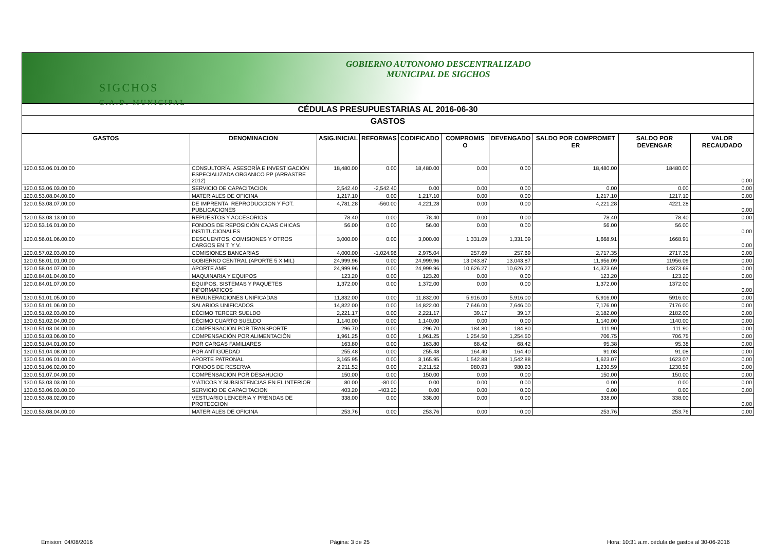SIGCHOS
G.A.D. MUNICIPAL
GOBIERNO AUTONOMO DESCENTRALIZADO
MUNICIPAL DE SIGCHOS
CÉDULAS PRESUPUESTARIAS AL 2016-06-30
GASTOS
| GASTOS | DENOMINACION | ASIG.INICIAL | REFORMAS | CODIFICADO | COMPROMIS O | DEVENGADO | SALDO POR COMPROMET ER | SALDO POR DEVENGAR | VALOR RECAUDADO |
| --- | --- | --- | --- | --- | --- | --- | --- | --- | --- |
| 120.0.53.06.01.00.00 | CONSULTORÍA, ASESORÍA E INVESTIGACIÓN ESPECIALIZADA ORGANICO PP (ARRASTRE 2012) | 18,480.00 | 0.00 | 18,480.00 | 0.00 | 0.00 | 18,480.00 | 18480.00 | 0.00 |
| 120.0.53.06.03.00.00 | SERVICIO DE CAPACITACION | 2,542.40 | -2,542.40 | 0.00 | 0.00 | 0.00 | 0.00 | 0.00 | 0.00 |
| 120.0.53.08.04.00.00 | MATERIALES DE OFICINA | 1,217.10 | 0.00 | 1,217.10 | 0.00 | 0.00 | 1,217.10 | 1217.10 | 0.00 |
| 120.0.53.08.07.00.00 | DE IMPRENTA, REPRODUCCION Y FOT. PUBLICACIONES | 4,781.28 | -560.00 | 4,221.28 | 0.00 | 0.00 | 4,221.28 | 4221.28 | 0.00 |
| 120.0.53.08.13.00.00 | REPUESTOS Y ACCESORIOS | 78.40 | 0.00 | 78.40 | 0.00 | 0.00 | 78.40 | 78.40 | 0.00 |
| 120.0.53.16.01.00.00 | FONDOS DE REPOSICIÓN CAJAS CHICAS INSTITUCIONALES | 56.00 | 0.00 | 56.00 | 0.00 | 0.00 | 56.00 | 56.00 | 0.00 |
| 120.0.56.01.06.00.00 | DESCUENTOS, COMISIONES Y OTROS CARGOS EN T. Y V. | 3,000.00 | 0.00 | 3,000.00 | 1,331.09 | 1,331.09 | 1,668.91 | 1668.91 | 0.00 |
| 120.0.57.02.03.00.00 | COMISIONES BANCARIAS | 4,000.00 | -1,024.96 | 2,975.04 | 257.69 | 257.69 | 2,717.35 | 2717.35 | 0.00 |
| 120.0.58.01.01.00.00 | GOBIERNO CENTRAL (APORTE 5 X MIL) | 24,999.96 | 0.00 | 24,999.96 | 13,043.87 | 13,043.87 | 11,956.09 | 11956.09 | 0.00 |
| 120.0.58.04.07.00.00 | APORTE AME | 24,999.96 | 0.00 | 24,999.96 | 10,626.27 | 10,626.27 | 14,373.69 | 14373.69 | 0.00 |
| 120.0.84.01.04.00.00 | MAQUINARIA Y EQUIPOS | 123.20 | 0.00 | 123.20 | 0.00 | 0.00 | 123.20 | 123.20 | 0.00 |
| 120.0.84.01.07.00.00 | EQUIPOS, SISTEMAS Y PAQUETES INFORMATICOS | 1,372.00 | 0.00 | 1,372.00 | 0.00 | 0.00 | 1,372.00 | 1372.00 | 0.00 |
| 130.0.51.01.05.00.00 | REMUNERACIONES UNIFICADAS | 11,832.00 | 0.00 | 11,832.00 | 5,916.00 | 5,916.00 | 5,916.00 | 5916.00 | 0.00 |
| 130.0.51.01.06.00.00 | SALARIOS UNIFICADOS | 14,822.00 | 0.00 | 14,822.00 | 7,646.00 | 7,646.00 | 7,176.00 | 7176.00 | 0.00 |
| 130.0.51.02.03.00.00 | DÉCIMO TERCER SUELDO | 2,221.17 | 0.00 | 2,221.17 | 39.17 | 39.17 | 2,182.00 | 2182.00 | 0.00 |
| 130.0.51.02.04.00.00 | DÉCIMO CUARTO SUELDO | 1,140.00 | 0.00 | 1,140.00 | 0.00 | 0.00 | 1,140.00 | 1140.00 | 0.00 |
| 130.0.51.03.04.00.00 | COMPENSACIÓN POR TRANSPORTE | 296.70 | 0.00 | 296.70 | 184.80 | 184.80 | 111.90 | 111.90 | 0.00 |
| 130.0.51.03.06.00.00 | COMPENSACIÓN POR ALIMENTACIÓN | 1,961.25 | 0.00 | 1,961.25 | 1,254.50 | 1,254.50 | 706.75 | 706.75 | 0.00 |
| 130.0.51.04.01.00.00 | POR CARGAS FAMILIARES | 163.80 | 0.00 | 163.80 | 68.42 | 68.42 | 95.38 | 95.38 | 0.00 |
| 130.0.51.04.08.00.00 | POR ANTIGÜEDAD | 255.48 | 0.00 | 255.48 | 164.40 | 164.40 | 91.08 | 91.08 | 0.00 |
| 130.0.51.06.01.00.00 | APORTE PATRONAL | 3,165.95 | 0.00 | 3,165.95 | 1,542.88 | 1,542.88 | 1,623.07 | 1623.07 | 0.00 |
| 130.0.51.06.02.00.00 | FONDOS DE RESERVA | 2,211.52 | 0.00 | 2,211.52 | 980.93 | 980.93 | 1,230.59 | 1230.59 | 0.00 |
| 130.0.51.07.04.00.00 | COMPENSACIÓN POR DESAHUCIO | 150.00 | 0.00 | 150.00 | 0.00 | 0.00 | 150.00 | 150.00 | 0.00 |
| 130.0.53.03.03.00.00 | VIÁTICOS Y SUBSISTENCIAS EN EL INTERIOR | 80.00 | -80.00 | 0.00 | 0.00 | 0.00 | 0.00 | 0.00 | 0.00 |
| 130.0.53.06.03.00.00 | SERVICIO DE CAPACITACION | 403.20 | -403.20 | 0.00 | 0.00 | 0.00 | 0.00 | 0.00 | 0.00 |
| 130.0.53.08.02.00.00 | VESTUARIO LENCERIA Y PRENDAS DE PROTECCION | 338.00 | 0.00 | 338.00 | 0.00 | 0.00 | 338.00 | 338.00 | 0.00 |
| 130.0.53.08.04.00.00 | MATERIALES DE OFICINA | 253.76 | 0.00 | 253.76 | 0.00 | 0.00 | 253.76 | 253.76 | 0.00 |
Emision: 04/08/2016 Página: 3 de 25 Hora: 10:31 a.m. cédula de gastos al 30-06-2016